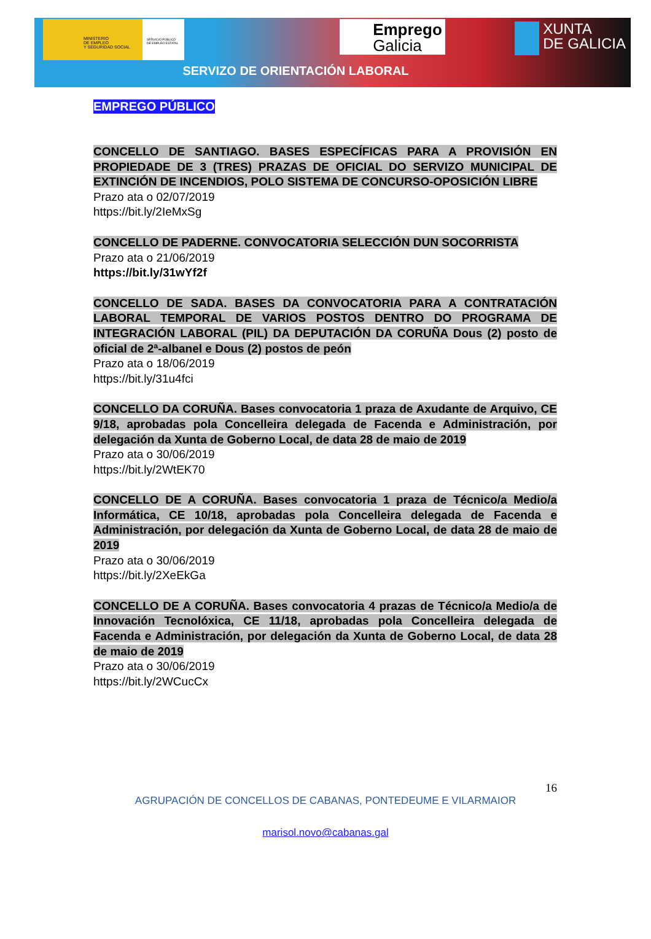MINISTERIO
DE EMPLEO
Y SEGURIDAD SOCIAL
SERVICIO PÚBLICO
DE EMPLEO ESTATAL
Emprego
Galicia
XUNTA
DE GALICIA
SERVIZO DE ORIENTACIÓN LABORAL
EMPREGO PÚBLICO
CONCELLO DE SANTIAGO. BASES ESPECÍFICAS PARA A PROVISIÓN EN PROPIEDADE DE 3 (TRES) PRAZAS DE OFICIAL DO SERVIZO MUNICIPAL DE EXTINCIÓN DE INCENDIOS, POLO SISTEMA DE CONCURSO-OPOSICIÓN LIBRE
Prazo ata o 02/07/2019
https://bit.ly/2IeMxSg
CONCELLO DE PADERNE. CONVOCATORIA SELECCIÓN DUN SOCORRISTA
Prazo ata o 21/06/2019
https://bit.ly/31wYf2f
CONCELLO DE SADA. BASES DA CONVOCATORIA PARA A CONTRATACIÓN LABORAL TEMPORAL DE VARIOS POSTOS DENTRO DO PROGRAMA DE INTEGRACIÓN LABORAL (PIL) DA DEPUTACIÓN DA CORUÑA Dous (2) posto de oficial de 2ª-albanel e Dous (2) postos de peón
Prazo ata o 18/06/2019
https://bit.ly/31u4fci
CONCELLO DA CORUÑA. Bases convocatoria 1 praza de Axudante de Arquivo, CE 9/18, aprobadas pola Concelleira delegada de Facenda e Administración, por delegación da Xunta de Goberno Local, de data 28 de maio de 2019
Prazo ata o 30/06/2019
https://bit.ly/2WtEK70
CONCELLO DE A CORUÑA. Bases convocatoria 1 praza de Técnico/a Medio/a Informática, CE 10/18, aprobadas pola Concelleira delegada de Facenda e Administración, por delegación da Xunta de Goberno Local, de data 28 de maio de 2019
Prazo ata o 30/06/2019
https://bit.ly/2XeEkGa
CONCELLO DE A CORUÑA. Bases convocatoria 4 prazas de Técnico/a Medio/a de Innovación Tecnolóxica, CE 11/18, aprobadas pola Concelleira delegada de Facenda e Administración, por delegación da Xunta de Goberno Local, de data 28 de maio de 2019
Prazo ata o 30/06/2019
https://bit.ly/2WCucCx
16
AGRUPACIÓN DE CONCELLOS DE CABANAS, PONTEDEUME E VILARMAIOR
marisol.novo@cabanas.gal